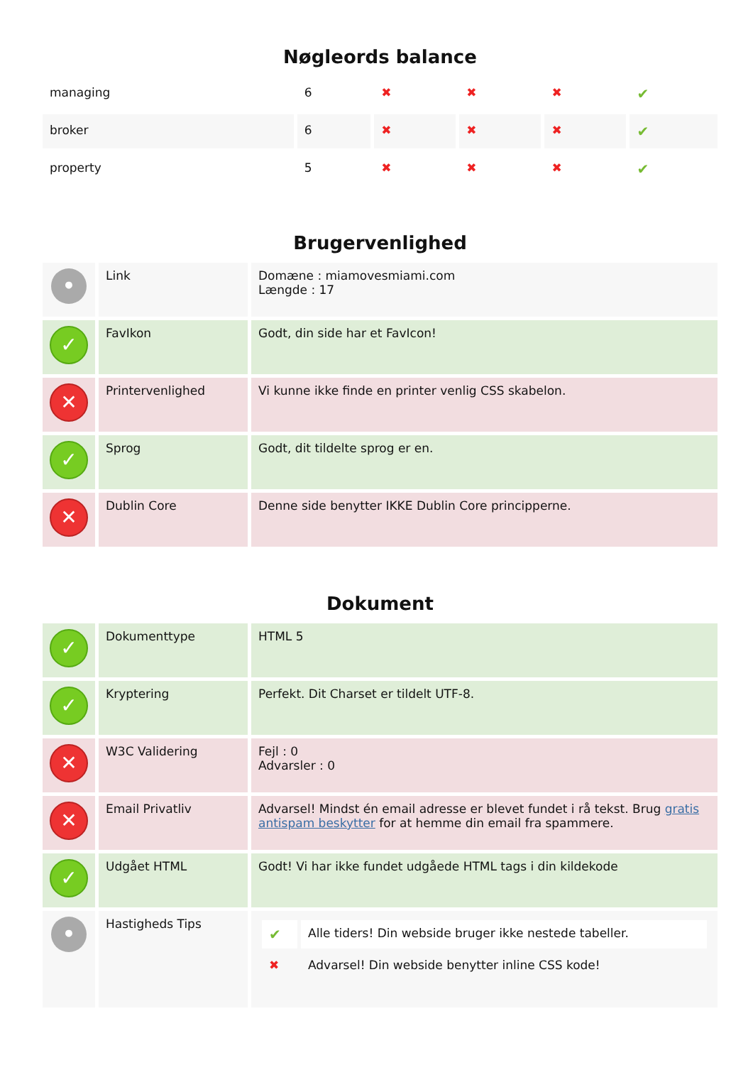Nøgleords balance
| managing | 6 | ✖ | ✖ | ✖ | ✔ |
| broker | 6 | ✖ | ✖ | ✖ | ✔ |
| property | 5 | ✖ | ✖ | ✖ | ✔ |
Brugervenlighed
| • | Link | Domæne : miamovesmiami.com Længde : 17 |
| ✓ | FavIkon | Godt, din side har et FavIcon! |
| ✕ | Printervenlighed | Vi kunne ikke finde en printer venlig CSS skabelon. |
| ✓ | Sprog | Godt, dit tildelte sprog er en. |
| ✕ | Dublin Core | Denne side benytter IKKE Dublin Core principperne. |
Dokument
| ✓ | Dokumenttype | HTML 5 |
| ✓ | Kryptering | Perfekt. Dit Charset er tildelt UTF-8. |
| ✕ | W3C Validering | Fejl : 0 Advarsler : 0 |
| ✕ | Email Privatliv | Advarsel! Mindst én email adresse er blevet fundet i rå tekst. Brug gratis antispam beskytter for at hemme din email fra spammere. |
| ✓ | Udgået HTML | Godt! Vi har ikke fundet udgåede HTML tags i din kildekode |
| • | Hastigheds Tips | / ✔ / Alle tiders! Din webside bruger ikke nestede tabeller. / / ✖ / Advarsel! Din webside benytter inline CSS kode! / |